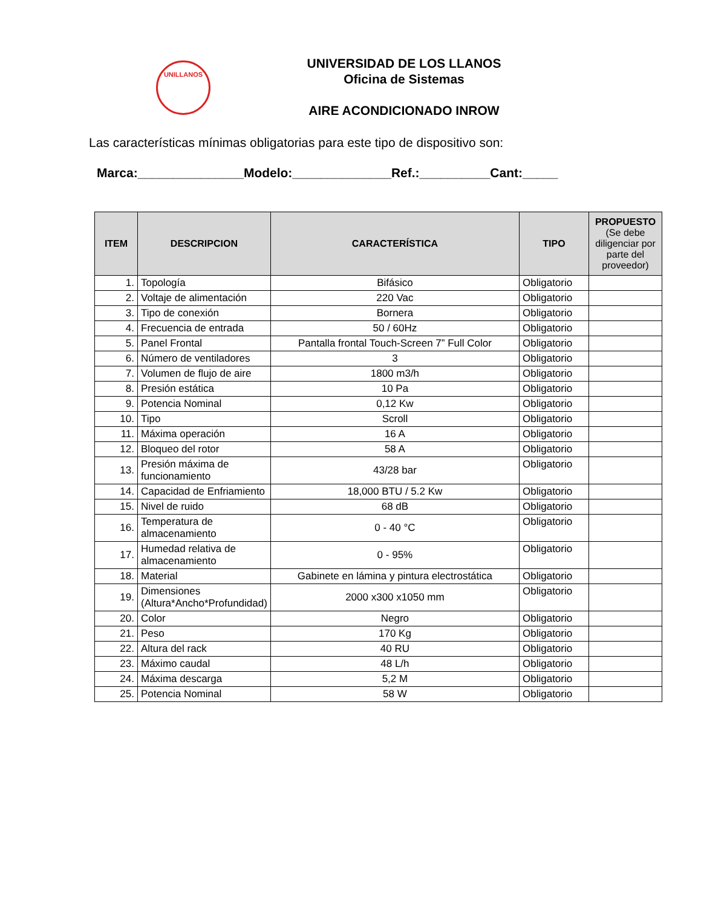UNILLANOS
UNIVERSIDAD DE LOS LLANOS
Oficina de Sistemas
AIRE ACONDICIONADO INROW
Las características mínimas obligatorias para este tipo de dispositivo son:
Marca:_______________Modelo:______________Ref.:__________Cant:_____
| ITEM | DESCRIPCION | CARACTERÍSTICA | TIPO | PROPUESTO (Se debe diligenciar por parte del proveedor) |
| --- | --- | --- | --- | --- |
| 1. | Topología | Bifásico | Obligatorio | |
| 2. | Voltaje de alimentación | 220 Vac | Obligatorio | |
| 3. | Tipo de conexión | Bornera | Obligatorio | |
| 4. | Frecuencia de entrada | 50 / 60Hz | Obligatorio | |
| 5. | Panel Frontal | Pantalla frontal Touch-Screen 7” Full Color | Obligatorio | |
| 6. | Número de ventiladores | 3 | Obligatorio | |
| 7. | Volumen de flujo de aire | 1800 m3/h | Obligatorio | |
| 8. | Presión estática | 10 Pa | Obligatorio | |
| 9. | Potencia Nominal | 0,12 Kw | Obligatorio | |
| 10. | Tipo | Scroll | Obligatorio | |
| 11. | Máxima operación | 16 A | Obligatorio | |
| 12. | Bloqueo del rotor | 58 A | Obligatorio | |
| 13. | Presión máxima de funcionamiento | 43/28 bar | Obligatorio | |
| 14. | Capacidad de Enfriamiento | 18,000 BTU / 5.2 Kw | Obligatorio | |
| 15. | Nivel de ruido | 68 dB | Obligatorio | |
| 16. | Temperatura de almacenamiento | 0 - 40 °C | Obligatorio | |
| 17. | Humedad relativa de almacenamiento | 0 - 95% | Obligatorio | |
| 18. | Material | Gabinete en lámina y pintura electrostática | Obligatorio | |
| 19. | Dimensiones (Altura*Ancho*Profundidad) | 2000 x300 x1050 mm | Obligatorio | |
| 20. | Color | Negro | Obligatorio | |
| 21. | Peso | 170 Kg | Obligatorio | |
| 22. | Altura del rack | 40 RU | Obligatorio | |
| 23. | Máximo caudal | 48 L/h | Obligatorio | |
| 24. | Máxima descarga | 5,2 M | Obligatorio | |
| 25. | Potencia Nominal | 58 W | Obligatorio | |